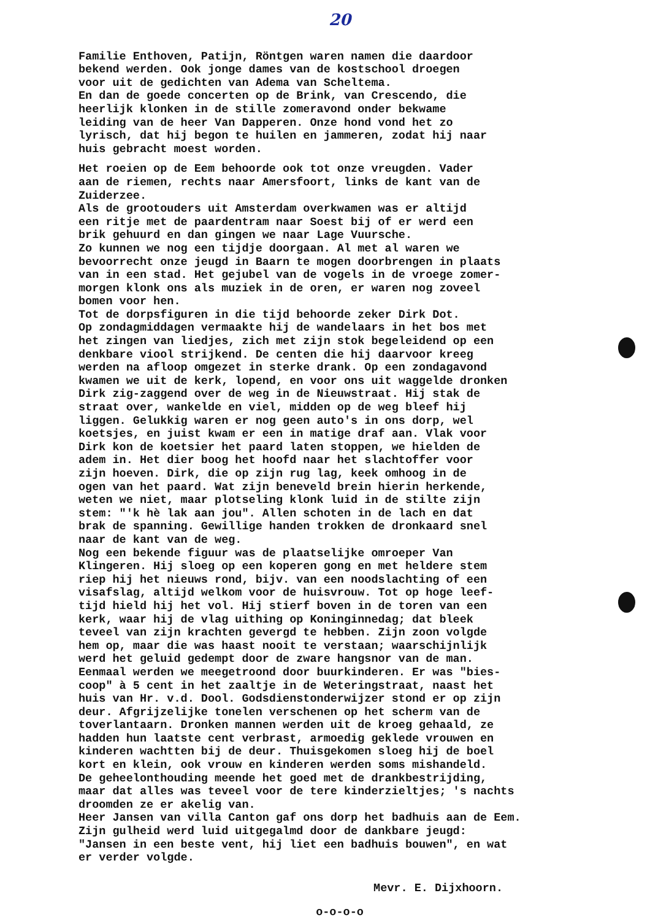20
Familie Enthoven, Patijn, Röntgen waren namen die daardoor bekend werden. Ook jonge dames van de kostschool droegen voor uit de gedichten van Adema van Scheltema. En dan de goede concerten op de Brink, van Crescendo, die heerlijk klonken in de stille zomeravond onder bekwame leiding van de heer Van Dapperen. Onze hond vond het zo lyrisch, dat hij begon te huilen en jammeren, zodat hij naar huis gebracht moest worden.
Het roeien op de Eem behoorde ook tot onze vreugden. Vader aan de riemen, rechts naar Amersfoort, links de kant van de Zuiderzee. Als de grootouders uit Amsterdam overkwamen was er altijd een ritje met de paardentram naar Soest bij of er werd een brik gehuurd en dan gingen we naar Lage Vuursche. Zo kunnen we nog een tijdje doorgaan. Al met al waren we bevoorrecht onze jeugd in Baarn te mogen doorbrengen in plaats van in een stad. Het gejubel van de vogels in de vroege zomer- morgen klonk ons als muziek in de oren, er waren nog zoveel bomen voor hen. Tot de dorpsfiguren in die tijd behoorde zeker Dirk Dot. Op zondagmiddagen vermaakte hij de wandelaars in het bos met het zingen van liedjes, zich met zijn stok begeleidend op een denkbare viool strijkend. De centen die hij daarvoor kreeg werden na afloop omgezet in sterke drank. Op een zondagavond kwamen we uit de kerk, lopend, en voor ons uit waggelde dronken Dirk zig-zaggend over de weg in de Nieuwstraat. Hij stak de straat over, wankelde en viel, midden op de weg bleef hij liggen. Gelukkig waren er nog geen auto's in ons dorp, wel koetsjes, en juist kwam er een in matige draf aan. Vlak voor Dirk kon de koetsier het paard laten stoppen, we hielden de adem in. Het dier boog het hoofd naar het slachtoffer voor zijn hoeven. Dirk, die op zijn rug lag, keek omhoog in de ogen van het paard. Wat zijn beneveld brein hierin herkende, weten we niet, maar plotseling klonk luid in de stilte zijn stem: "'k hè lak aan jou". Allen schoten in de lach en dat brak de spanning. Gewillige handen trokken de dronkaard snel naar de kant van de weg. Nog een bekende figuur was de plaatselijke omroeper Van Klingeren. Hij sloeg op een koperen gong en met heldere stem riep hij het nieuws rond, bijv. van een noodslachting of een visafslag, altijd welkom voor de huisvrouw. Tot op hoge leef- tijd hield hij het vol. Hij stierf boven in de toren van een kerk, waar hij de vlag uithing op Koninginnedag; dat bleek teveel van zijn krachten gevergd te hebben. Zijn zoon volgde hem op, maar die was haast nooit te verstaan; waarschijnlijk werd het geluid gedempt door de zware hangsnor van de man. Eenmaal werden we meegetroond door buurkinderen. Er was "bies- coop" à 5 cent in het zaaltje in de Weteringstraat, naast het huis van Hr. v.d. Dool. Godsdienstonderwijzer stond er op zijn deur. Afgrijzelijke tonelen verschenen op het scherm van de toverlantaarn. Dronken mannen werden uit de kroeg gehaald, ze hadden hun laatste cent verbrast, armoedig geklede vrouwen en kinderen wachtten bij de deur. Thuisgekomen sloeg hij de boel kort en klein, ook vrouw en kinderen werden soms mishandeld. De geheelonthouding meende het goed met de drankbestrijding, maar dat alles was teveel voor de tere kinderzieltjes; 's nachts droomden ze er akelig van. Heer Jansen van villa Canton gaf ons dorp het badhuis aan de Eem. Zijn gulheid werd luid uitgegalmd door de dankbare jeugd: "Jansen in een beste vent, hij liet een badhuis bouwen", en wat er verder volgde.
Mevr. E. Dijxhoorn.
o-o-o-o